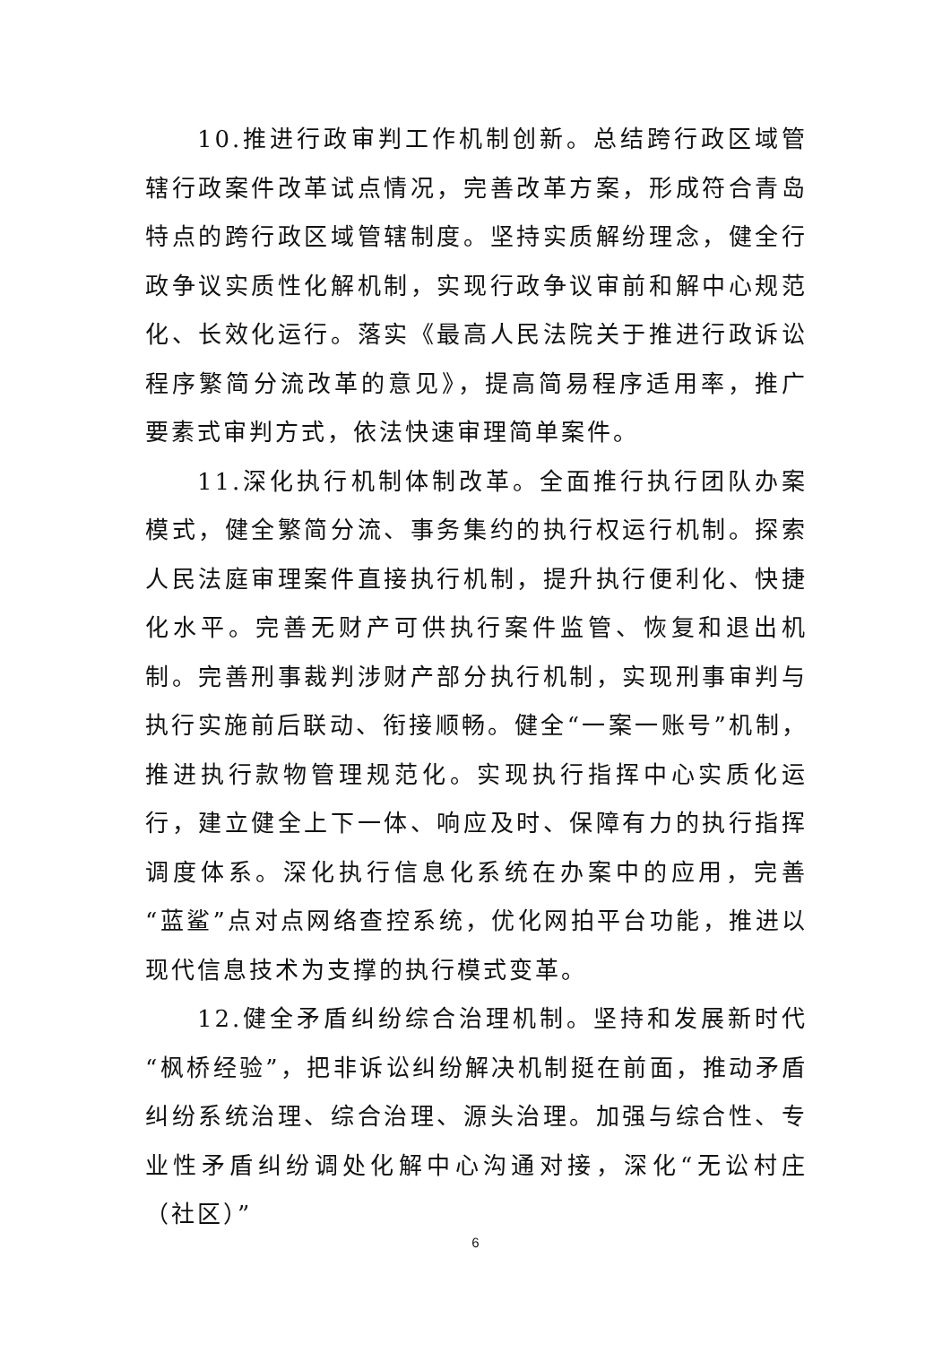10.推进行政审判工作机制创新。总结跨行政区域管辖行政案件改革试点情况，完善改革方案，形成符合青岛特点的跨行政区域管辖制度。坚持实质解纷理念，健全行政争议实质性化解机制，实现行政争议审前和解中心规范化、长效化运行。落实《最高人民法院关于推进行政诉讼程序繁简分流改革的意见》，提高简易程序适用率，推广要素式审判方式，依法快速审理简单案件。
11.深化执行机制体制改革。全面推行执行团队办案模式，健全繁简分流、事务集约的执行权运行机制。探索人民法庭审理案件直接执行机制，提升执行便利化、快捷化水平。完善无财产可供执行案件监管、恢复和退出机制。完善刑事裁判涉财产部分执行机制，实现刑事审判与执行实施前后联动、衔接顺畅。健全“一案一账号”机制，推进执行款物管理规范化。实现执行指挥中心实质化运行，建立健全上下一体、响应及时、保障有力的执行指挥调度体系。深化执行信息化系统在办案中的应用，完善“蓝鲨”点对点网络查控系统，优化网拍平台功能，推进以现代信息技术为支撑的执行模式变革。
12.健全矛盾纠纷综合治理机制。坚持和发展新时代“枫桥经验”，把非诉讼纠纷解决机制挺在前面，推动矛盾纠纷系统治理、综合治理、源头治理。加强与综合性、专业性矛盾纠纷调处化解中心沟通对接，深化“无讼村庄（社区）”
6